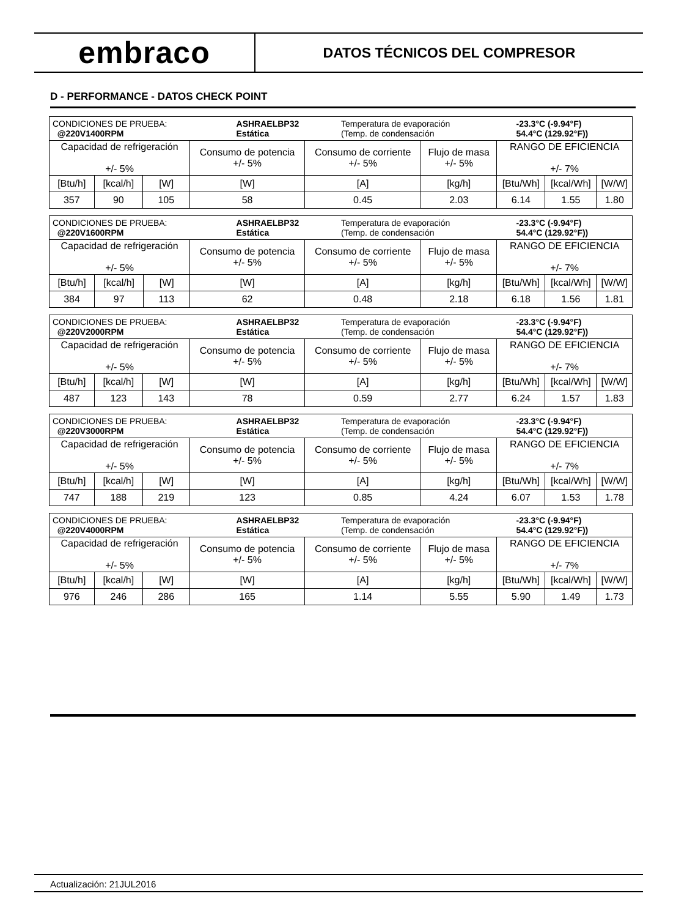embraco
DATOS TÉCNICOS DEL COMPRESOR
D - PERFORMANCE - DATOS CHECK POINT
| / CONDICIONES DE PRUEBA: @220V1400RPM / ASHRAELBP32 Estática / Temperatura de evaporación (Temp. de condensación / -23.3°C (-9.94°F) 54.4°C (129.92°F)) / | | | | | | | | |
| Capacidad de refrigeración +/- 5% | | | Consumo de potencia +/- 5% | Consumo de corriente +/- 5% | Flujo de masa +/- 5% | RANGO DE EFICIENCIA +/- 7% | | |
| [Btu/h] | [kcal/h] | [W] | [W] | [A] | [kg/h] | [Btu/Wh] | [kcal/Wh] | [W/W] |
| 357 | 90 | 105 | 58 | 0.45 | 2.03 | 6.14 | 1.55 | 1.80 |
| / CONDICIONES DE PRUEBA: @220V1600RPM / ASHRAELBP32 Estática / Temperatura de evaporación (Temp. de condensación / -23.3°C (-9.94°F) 54.4°C (129.92°F)) / | | | | | | | | |
| Capacidad de refrigeración +/- 5% | | | Consumo de potencia +/- 5% | Consumo de corriente +/- 5% | Flujo de masa +/- 5% | RANGO DE EFICIENCIA +/- 7% | | |
| [Btu/h] | [kcal/h] | [W] | [W] | [A] | [kg/h] | [Btu/Wh] | [kcal/Wh] | [W/W] |
| 384 | 97 | 113 | 62 | 0.48 | 2.18 | 6.18 | 1.56 | 1.81 |
| / CONDICIONES DE PRUEBA: @220V2000RPM / ASHRAELBP32 Estática / Temperatura de evaporación (Temp. de condensación / -23.3°C (-9.94°F) 54.4°C (129.92°F)) / | | | | | | | | |
| Capacidad de refrigeración +/- 5% | | | Consumo de potencia +/- 5% | Consumo de corriente +/- 5% | Flujo de masa +/- 5% | RANGO DE EFICIENCIA +/- 7% | | |
| [Btu/h] | [kcal/h] | [W] | [W] | [A] | [kg/h] | [Btu/Wh] | [kcal/Wh] | [W/W] |
| 487 | 123 | 143 | 78 | 0.59 | 2.77 | 6.24 | 1.57 | 1.83 |
| / CONDICIONES DE PRUEBA: @220V3000RPM / ASHRAELBP32 Estática / Temperatura de evaporación (Temp. de condensación / -23.3°C (-9.94°F) 54.4°C (129.92°F)) / | | | | | | | | |
| Capacidad de refrigeración +/- 5% | | | Consumo de potencia +/- 5% | Consumo de corriente +/- 5% | Flujo de masa +/- 5% | RANGO DE EFICIENCIA +/- 7% | | |
| [Btu/h] | [kcal/h] | [W] | [W] | [A] | [kg/h] | [Btu/Wh] | [kcal/Wh] | [W/W] |
| 747 | 188 | 219 | 123 | 0.85 | 4.24 | 6.07 | 1.53 | 1.78 |
| / CONDICIONES DE PRUEBA: @220V4000RPM / ASHRAELBP32 Estática / Temperatura de evaporación (Temp. de condensación / -23.3°C (-9.94°F) 54.4°C (129.92°F)) / | | | | | | | | |
| Capacidad de refrigeración +/- 5% | | | Consumo de potencia +/- 5% | Consumo de corriente +/- 5% | Flujo de masa +/- 5% | RANGO DE EFICIENCIA +/- 7% | | |
| [Btu/h] | [kcal/h] | [W] | [W] | [A] | [kg/h] | [Btu/Wh] | [kcal/Wh] | [W/W] |
| 976 | 246 | 286 | 165 | 1.14 | 5.55 | 5.90 | 1.49 | 1.73 |
Actualización: 21JUL2016